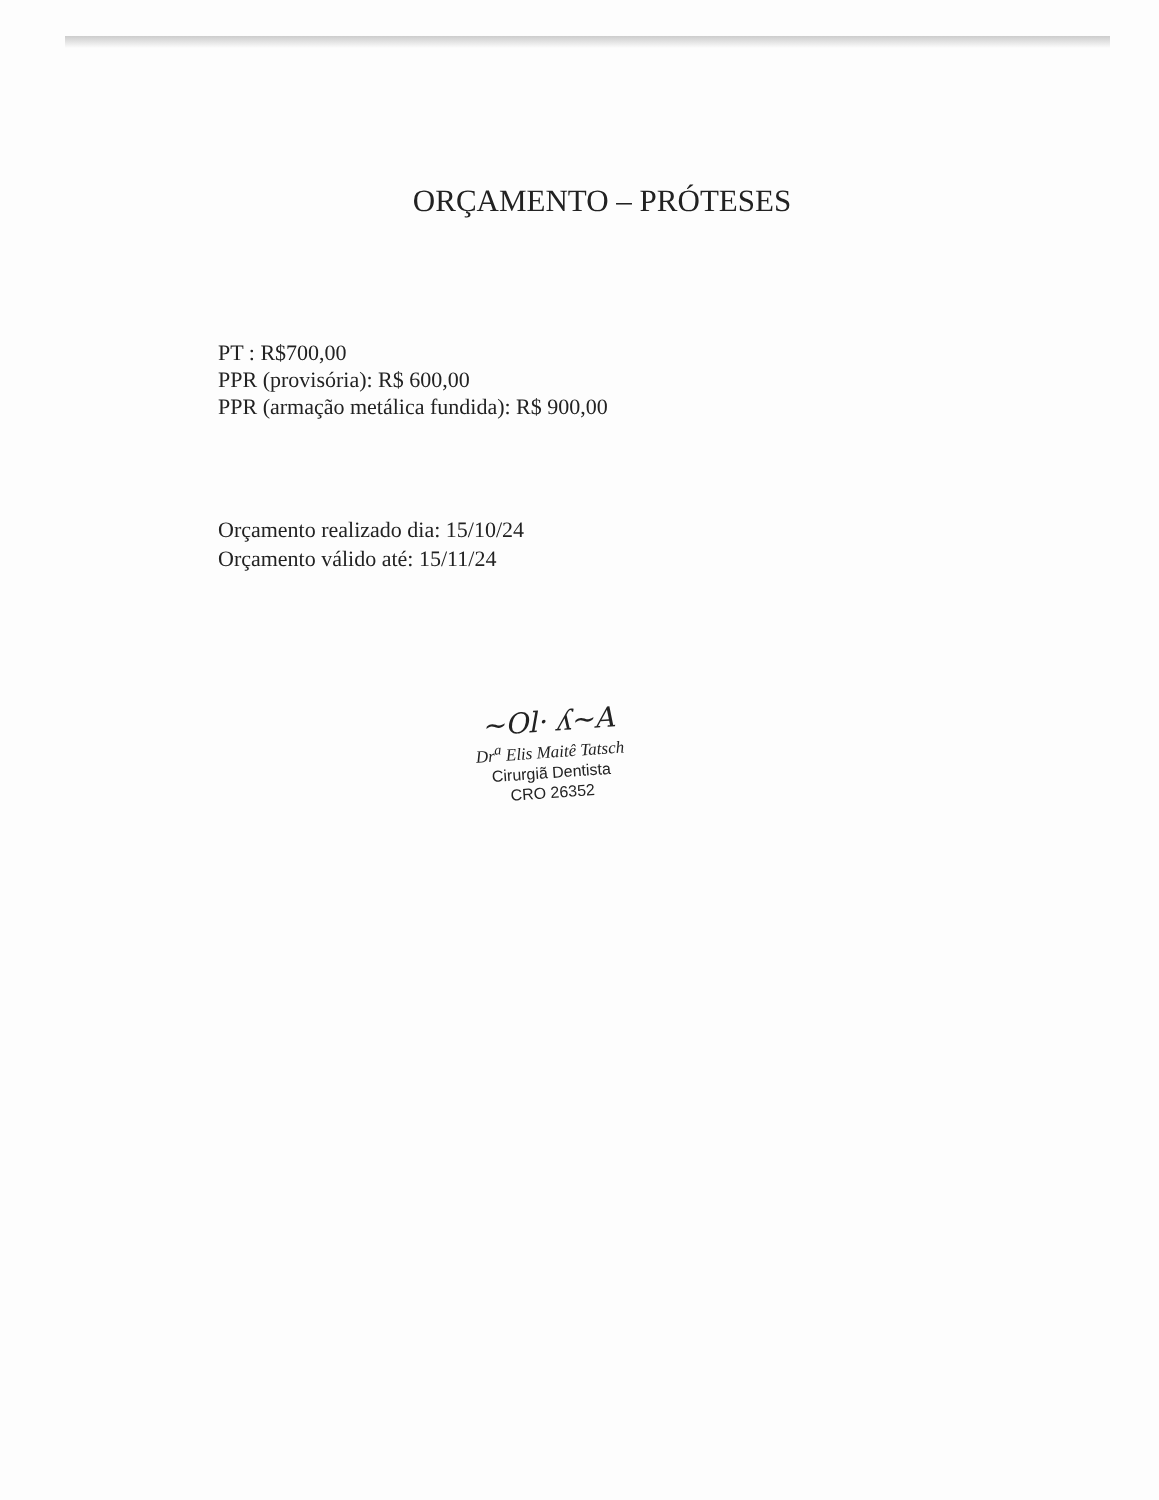ORÇAMENTO – PRÓTESES
PT : R$700,00
PPR (provisória): R$ 600,00
PPR (armação metálica fundida): R$ 900,00
Orçamento realizado dia: 15/10/24
Orçamento válido até: 15/11/24
~Ol· ʎ~A
Dr<sup>a</sup> Elis Maitê Tatsch
Cirurgiã Dentista
CRO 26352